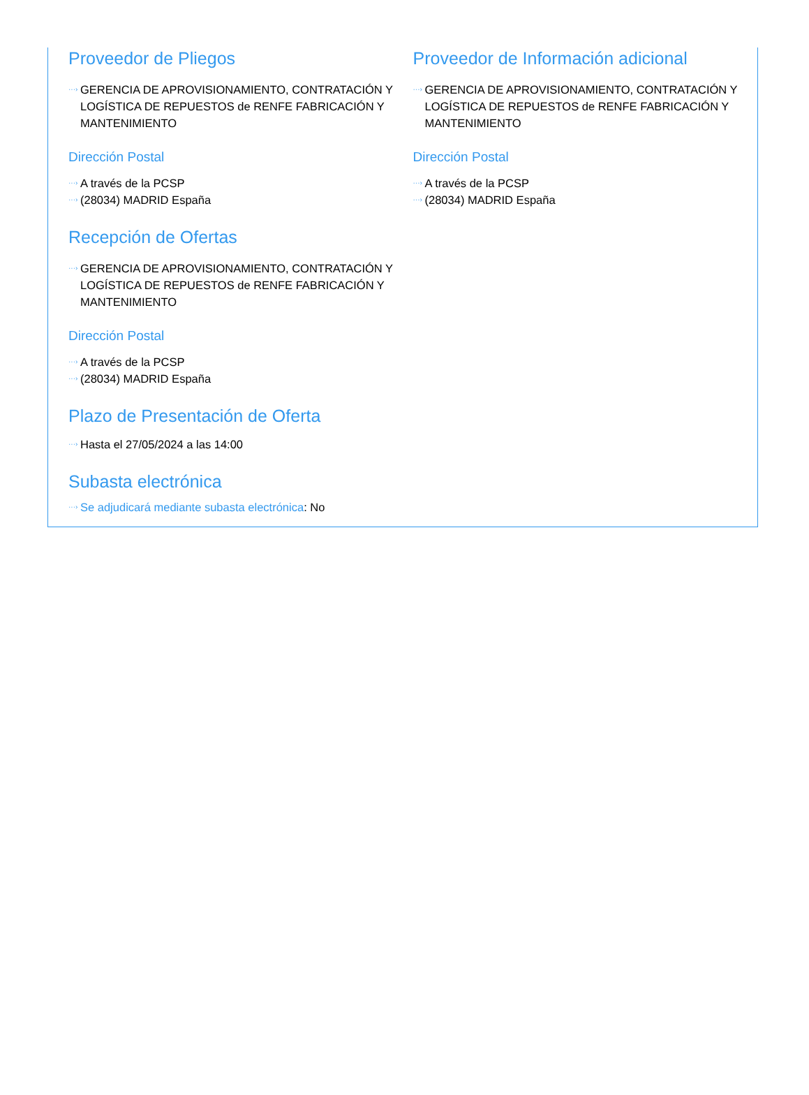Proveedor de Pliegos
···› GERENCIA DE APROVISIONAMIENTO, CONTRATACIÓN Y LOGÍSTICA DE REPUESTOS de RENFE FABRICACIÓN Y MANTENIMIENTO
Dirección Postal
···› A través de la PCSP
···› (28034) MADRID España
Proveedor de Información adicional
···› GERENCIA DE APROVISIONAMIENTO, CONTRATACIÓN Y LOGÍSTICA DE REPUESTOS de RENFE FABRICACIÓN Y MANTENIMIENTO
Dirección Postal
···› A través de la PCSP
···› (28034) MADRID España
Recepción de Ofertas
···› GERENCIA DE APROVISIONAMIENTO, CONTRATACIÓN Y LOGÍSTICA DE REPUESTOS de RENFE FABRICACIÓN Y MANTENIMIENTO
Dirección Postal
···› A través de la PCSP
···› (28034) MADRID España
Plazo de Presentación de Oferta
···› Hasta el 27/05/2024 a las 14:00
Subasta electrónica
···› Se adjudicará mediante subasta electrónica: No